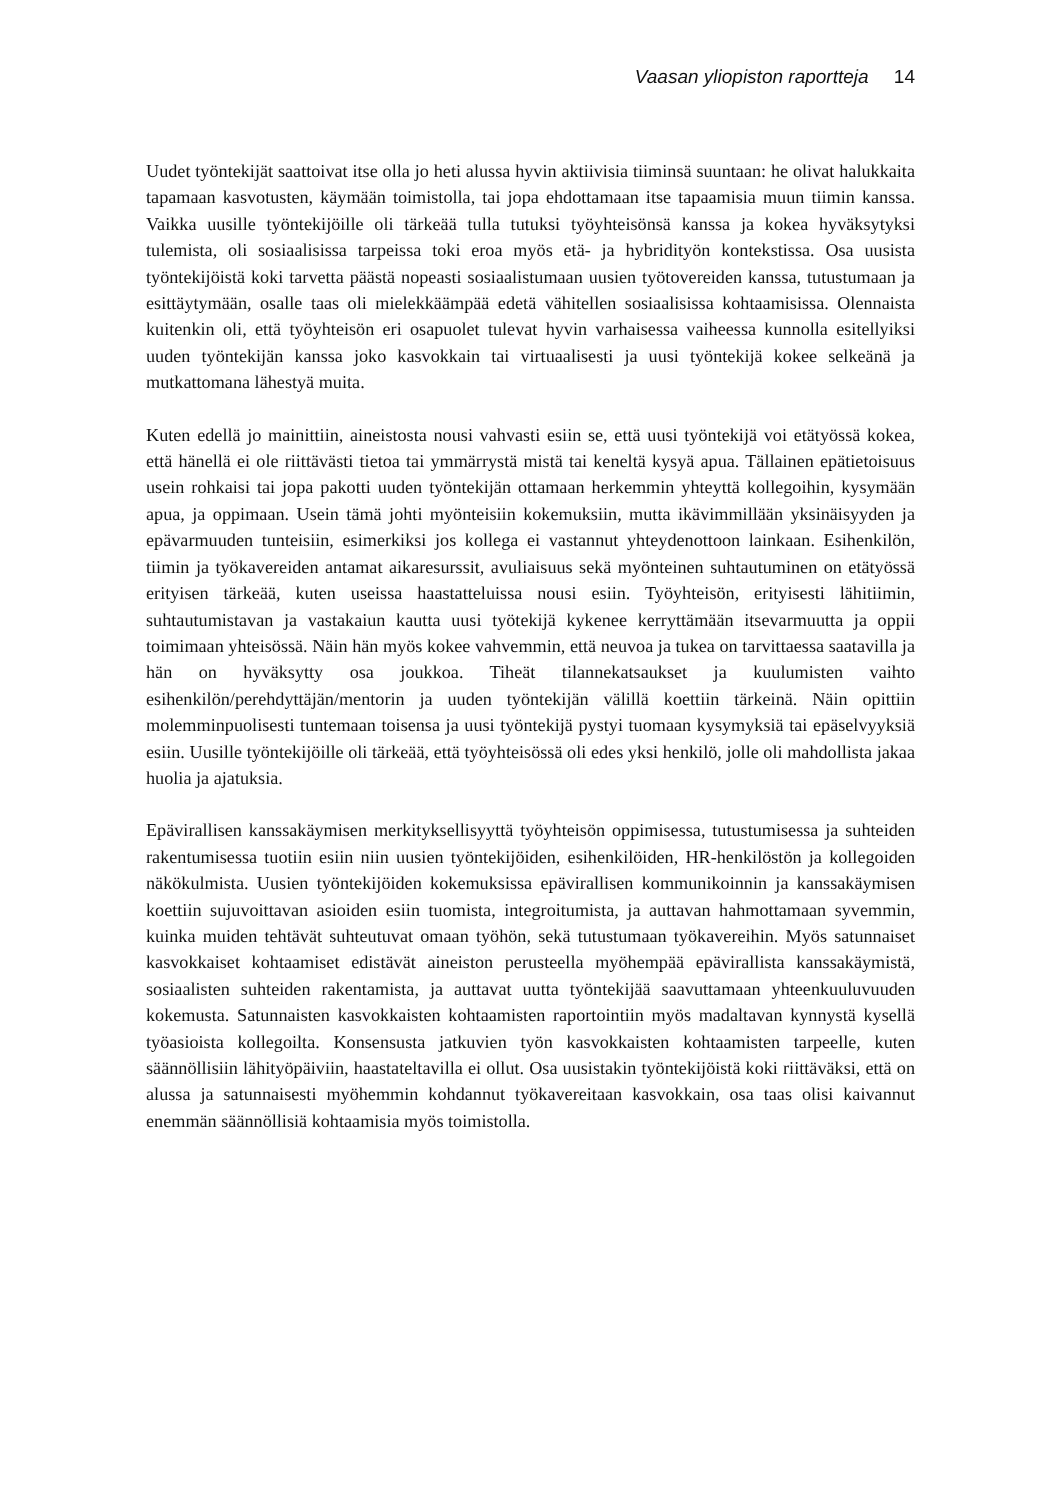Vaasan yliopiston raportteja 14
Uudet työntekijät saattoivat itse olla jo heti alussa hyvin aktiivisia tiiminsä suuntaan: he olivat halukkaita tapamaan kasvotusten, käymään toimistolla, tai jopa ehdottamaan itse tapaamisia muun tiimin kanssa. Vaikka uusille työntekijöille oli tärkeää tulla tutuksi työyhteisönsä kanssa ja kokea hyväksytyksi tulemista, oli sosiaalisissa tarpeissa toki eroa myös etä- ja hybridityön kontekstissa. Osa uusista työntekijöistä koki tarvetta päästä nopeasti sosiaalistumaan uusien työtovereiden kanssa, tutustumaan ja esittäytymään, osalle taas oli mielekkäämpää edetä vähitellen sosiaalisissa kohtaamisissa. Olennaista kuitenkin oli, että työyhteisön eri osapuolet tulevat hyvin varhaisessa vaiheessa kunnolla esitellyiksi uuden työntekijän kanssa joko kasvokkain tai virtuaalisesti ja uusi työntekijä kokee selkeänä ja mutkattomana lähestyä muita.
Kuten edellä jo mainittiin, aineistosta nousi vahvasti esiin se, että uusi työntekijä voi etätyössä kokea, että hänellä ei ole riittävästi tietoa tai ymmärrystä mistä tai keneltä kysyä apua. Tällainen epätietoisuus usein rohkaisi tai jopa pakotti uuden työntekijän ottamaan herkemmin yhteyttä kollegoihin, kysymään apua, ja oppimaan. Usein tämä johti myönteisiin kokemuksiin, mutta ikävimmillään yksinäisyyden ja epävarmuuden tunteisiin, esimerkiksi jos kollega ei vastannut yhteydenottoon lainkaan. Esihenkilön, tiimin ja työkavereiden antamat aikaresurssit, avuliaisuus sekä myönteinen suhtautuminen on etätyössä erityisen tärkeää, kuten useissa haastatteluissa nousi esiin. Työyhteisön, erityisesti lähitiimin, suhtautumistavan ja vastakaiun kautta uusi työtekijä kykenee kerryttämään itsevarmuutta ja oppii toimimaan yhteisössä. Näin hän myös kokee vahvemmin, että neuvoa ja tukea on tarvittaessa saatavilla ja hän on hyväksytty osa joukkoa. Tiheät tilannekatsaukset ja kuulumisten vaihto esihenkilön/perehdyttäjän/mentorin ja uuden työntekijän välillä koettiin tärkeinä. Näin opittiin molemminpuolisesti tuntemaan toisensa ja uusi työntekijä pystyi tuomaan kysymyksiä tai epäselvyyksiä esiin. Uusille työntekijöille oli tärkeää, että työyhteisössä oli edes yksi henkilö, jolle oli mahdollista jakaa huolia ja ajatuksia.
Epävirallisen kanssakäymisen merkityksellisyyttä työyhteisön oppimisessa, tutustumisessa ja suhteiden rakentumisessa tuotiin esiin niin uusien työntekijöiden, esihenkilöiden, HR-henkilöstön ja kollegoiden näkökulmista. Uusien työntekijöiden kokemuksissa epävirallisen kommunikoinnin ja kanssakäymisen koettiin sujuvoittavan asioiden esiin tuomista, integroitumista, ja auttavan hahmottamaan syvemmin, kuinka muiden tehtävät suhteutuvat omaan työhön, sekä tutustumaan työkavereihin. Myös satunnaiset kasvokkaiset kohtaamiset edistävät aineiston perusteella myöhempää epävirallista kanssakäymistä, sosiaalisten suhteiden rakentamista, ja auttavat uutta työntekijää saavuttamaan yhteenkuuluvuuden kokemusta. Satunnaisten kasvokkaisten kohtaamisten raportointiin myös madaltavan kynnystä kysellä työasioista kollegoilta. Konsensusta jatkuvien työn kasvokkaisten kohtaamisten tarpeelle, kuten säännöllisiin lähityöpäiviin, haastateltavilla ei ollut. Osa uusistakin työntekijöistä koki riittäväksi, että on alussa ja satunnaisesti myöhemmin kohdannut työkavereitaan kasvokkain, osa taas olisi kaivannut enemmän säännöllisiä kohtaamisia myös toimistolla.